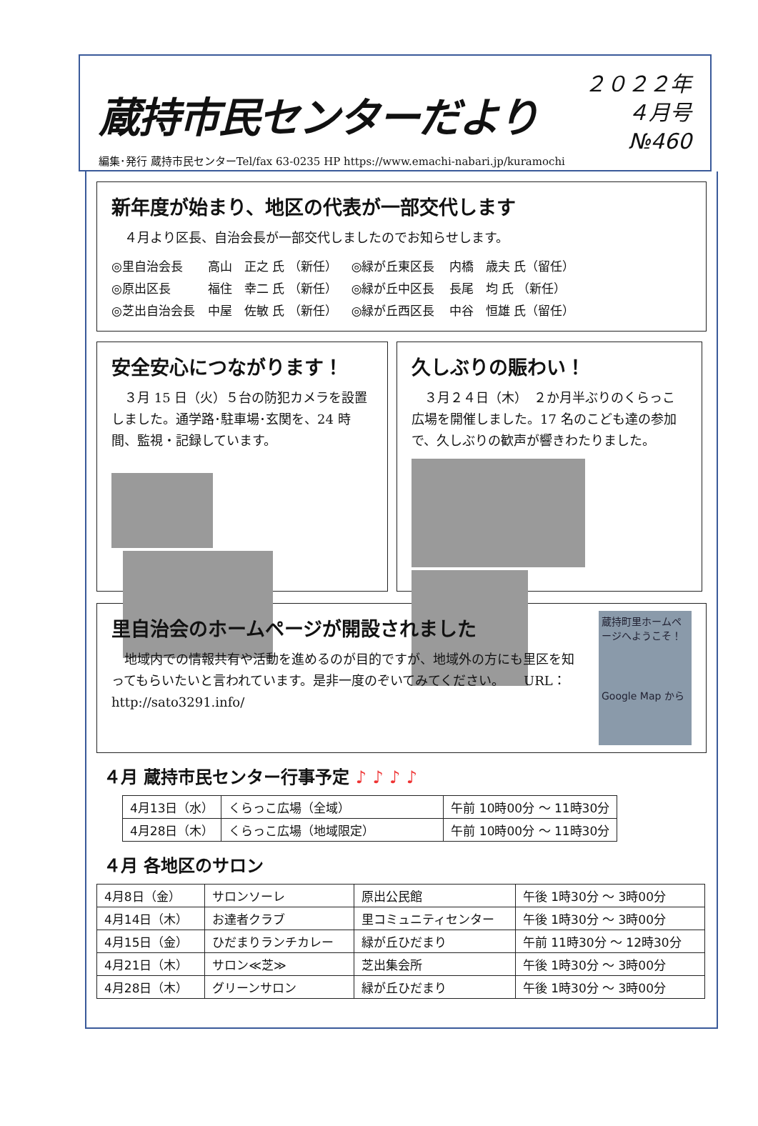蔵持市民センターだより
２０２２年
４月号
№460
編集･発行 蔵持市民センターTel/fax 63-0235 HP https://www.emachi-nabari.jp/kuramochi
新年度が始まり、地区の代表が一部交代します
　４月より区長、自治会長が一部交代しましたのでお知らせします。
| ◎里自治会長 | 高山 正之 氏 （新任） | ◎緑が丘東区長 | 内橋 歳夫 氏（留任） |
| ◎原出区長 | 福住 幸二 氏 （新任） | ◎緑が丘中区長 | 長尾 均 氏 （新任） |
| ◎芝出自治会長 | 中屋 佐敏 氏 （新任） | ◎緑が丘西区長 | 中谷 恒雄 氏（留任） |
安全安心につながります！
　３月 15 日（火）５台の防犯カメラを設置しました。通学路･駐車場･玄関を、24 時間、監視・記録しています。
久しぶりの賑わい！
　３月２４日（木）　２か月半ぶりのくらっこ広場を開催しました。17 名のこども達の参加で、久しぶりの歓声が響きわたりました。
里自治会のホームページが開設されました
　地域内での情報共有や活動を進めるのが目的ですが、地域外の方にも里区を知ってもらいたいと言われています。是非一度のぞいてみてください。　　URL：http://sato3291.info/
蔵持町里ホームページへようこそ！
Google Map から
４月 蔵持市民センター行事予定 ♪ ♪ ♪ ♪
| 4月13日（水） | くらっこ広場（全域） | 午前 10時00分 ～ 11時30分 |
| 4月28日（木） | くらっこ広場（地域限定） | 午前 10時00分 ～ 11時30分 |
４月 各地区のサロン
| 4月8日（金） | サロンソーレ | 原出公民館 | 午後 1時30分 ～ 3時00分 |
| 4月14日（木） | お達者クラブ | 里コミュニティセンター | 午後 1時30分 ～ 3時00分 |
| 4月15日（金） | ひだまりランチカレー | 緑が丘ひだまり | 午前 11時30分 ～ 12時30分 |
| 4月21日（木） | サロン≪芝≫ | 芝出集会所 | 午後 1時30分 ～ 3時00分 |
| 4月28日（木） | グリーンサロン | 緑が丘ひだまり | 午後 1時30分 ～ 3時00分 |